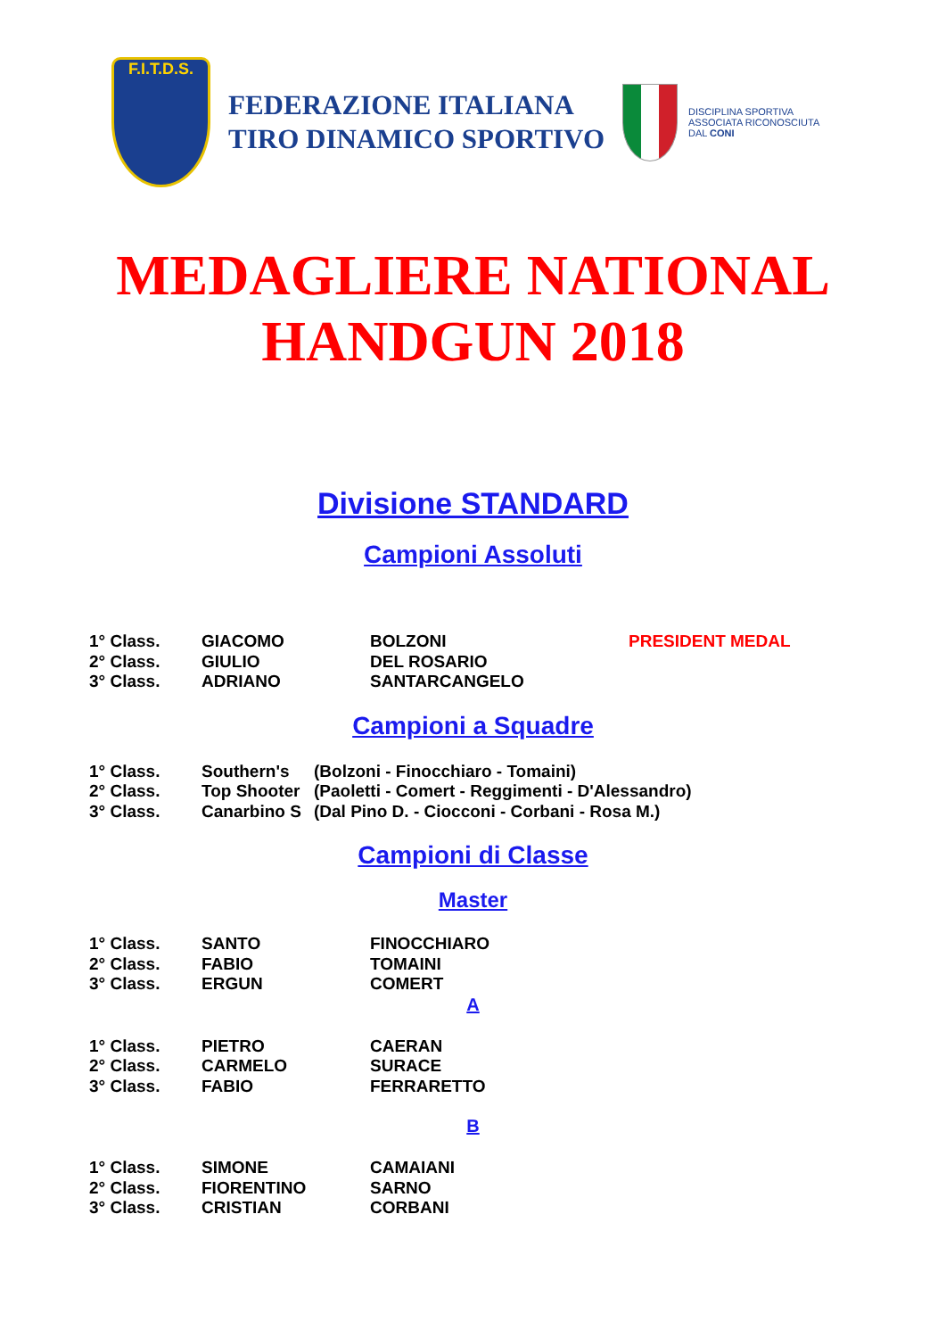F.I.T.D.S.
FEDERAZIONE ITALIANA
TIRO DINAMICO SPORTIVO
DISCIPLINA SPORTIVA
ASSOCIATA RICONOSCIUTA
DAL CONI
MEDAGLIERE NATIONAL
HANDGUN 2018
Divisione STANDARD
Campioni Assoluti
| 1° Class. | GIACOMO | BOLZONI | PRESIDENT MEDAL |
| 2° Class. | GIULIO | DEL ROSARIO | |
| 3° Class. | ADRIANO | SANTARCANGELO | |
Campioni a Squadre
| 1° Class. | Southern's | (Bolzoni - Finocchiaro - Tomaini) |
| 2° Class. | Top Shooter | (Paoletti - Comert - Reggimenti - D'Alessandro) |
| 3° Class. | Canarbino S | (Dal Pino D. - Ciocconi - Corbani - Rosa M.) |
Campioni di Classe
Master
| 1° Class. | SANTO | FINOCCHIARO |
| 2° Class. | FABIO | TOMAINI |
| 3° Class. | ERGUN | COMERT |
A
| 1° Class. | PIETRO | CAERAN |
| 2° Class. | CARMELO | SURACE |
| 3° Class. | FABIO | FERRARETTO |
B
| 1° Class. | SIMONE | CAMAIANI |
| 2° Class. | FIORENTINO | SARNO |
| 3° Class. | CRISTIAN | CORBANI |